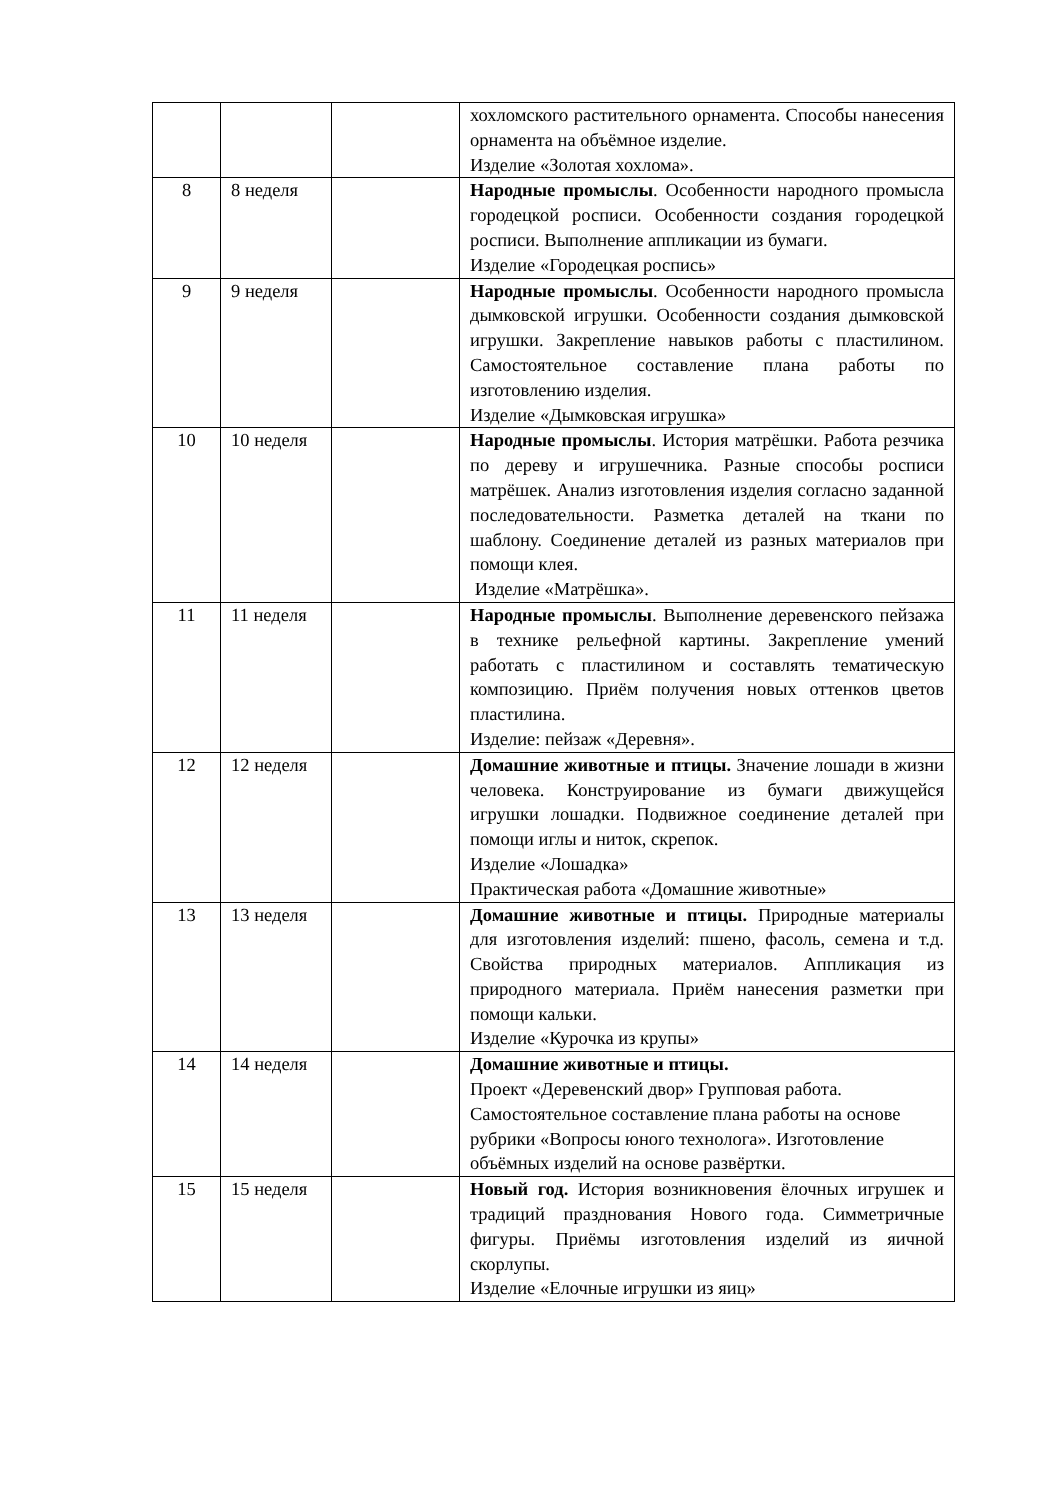| | | | хохломского растительного орнамента. Способы нанесения орнамента на объёмное изделие. Изделие «Золотая хохлома». |
| 8 | 8 неделя | | Народные промыслы . Особенности народного промысла городецкой росписи. Особенности создания городецкой росписи. Выполнение аппликации из бумаги. Изделие «Городецкая роспись» |
| 9 | 9 неделя | | Народные промыслы . Особенности народного промысла дымковской игрушки. Особенности создания дымковской игрушки. Закрепление навыков работы с пластилином. Самостоятельное составление плана работы по изготовлению изделия. Изделие «Дымковская игрушка» |
| 10 | 10 неделя | | Народные промыслы . История матрёшки. Работа резчика по дереву и игрушечника. Разные способы росписи матрёшек. Анализ изготовления изделия согласно заданной последовательности. Разметка деталей на ткани по шаблону. Соединение деталей из разных материалов при помощи клея. Изделие «Матрёшка». |
| 11 | 11 неделя | | Народные промыслы . Выполнение деревенского пейзажа в технике рельефной картины. Закрепление умений работать с пластилином и составлять тематическую композицию. Приём получения новых оттенков цветов пластилина. Изделие: пейзаж «Деревня». |
| 12 | 12 неделя | | Домашние животные и птицы. Значение лошади в жизни человека. Конструирование из бумаги движущейся игрушки лошадки. Подвижное соединение деталей при помощи иглы и ниток, скрепок. Изделие «Лошадка» Практическая работа «Домашние животные» |
| 13 | 13 неделя | | Домашние животные и птицы. Природные материалы для изготовления изделий: пшено, фасоль, семена и т.д. Свойства природных материалов. Аппликация из природного материала. Приём нанесения разметки при помощи кальки. Изделие «Курочка из крупы» |
| 14 | 14 неделя | | Домашние животные и птицы. Проект «Деревенский двор» Групповая работа. Самостоятельное составление плана работы на основе рубрики «Вопросы юного технолога». Изготовление объёмных изделий на основе развёртки. |
| 15 | 15 неделя | | Новый год. История возникновения ёлочных игрушек и традиций празднования Нового года. Симметричные фигуры. Приёмы изготовления изделий из яичной скорлупы. Изделие «Елочные игрушки из яиц» |